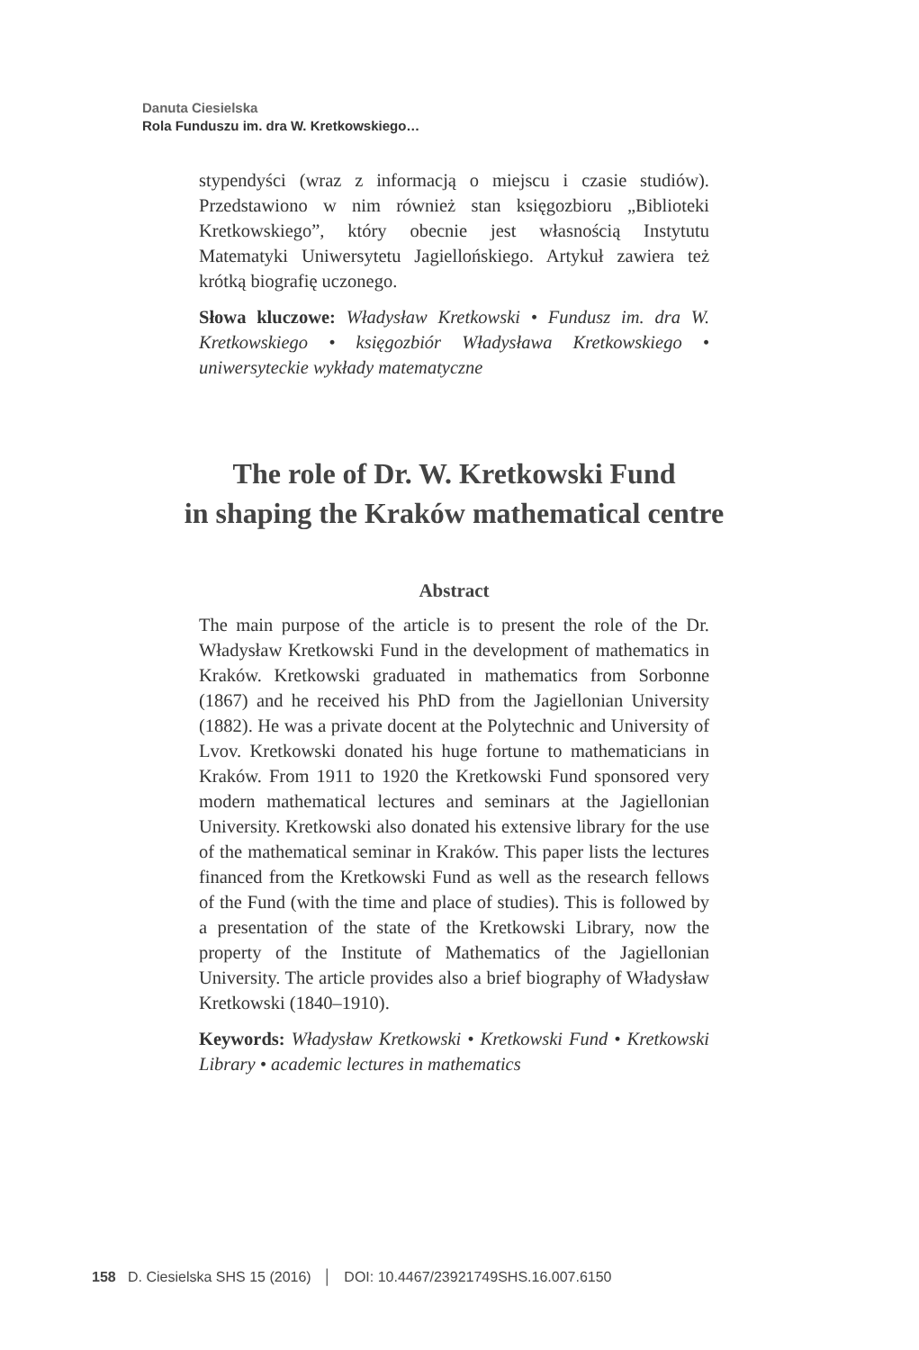Danuta Ciesielska
Rola Funduszu im. dra W. Kretkowskiego…
stypendyści (wraz z informacją o miejscu i czasie studiów). Przedstawiono w nim również stan księgozbioru „Biblioteki Kretkowskiego”, który obecnie jest własnością Instytutu Matematyki Uniwersytetu Jagiellońskiego. Artykuł zawiera też krótką biografię uczonego.
Słowa kluczowe: Władysław Kretkowski • Fundusz im. dra W. Kretkowskiego • księgozbiór Władysława Kretkowskiego • uniwersyteckie wykłady matematyczne
The role of Dr. W. Kretkowski Fund
in shaping the Kraków mathematical centre
Abstract
The main purpose of the article is to present the role of the Dr. Władysław Kretkowski Fund in the development of mathematics in Kraków. Kretkowski graduated in mathematics from Sorbonne (1867) and he received his PhD from the Jagiellonian University (1882). He was a private docent at the Polytechnic and University of Lvov. Kretkowski donated his huge fortune to mathematicians in Kraków. From 1911 to 1920 the Kretkowski Fund sponsored very modern mathematical lectures and seminars at the Jagiellonian University. Kretkowski also donated his extensive library for the use of the mathematical seminar in Kraków. This paper lists the lectures financed from the Kretkowski Fund as well as the research fellows of the Fund (with the time and place of studies). This is followed by a presentation of the state of the Kretkowski Library, now the property of the Institute of Mathematics of the Jagiellonian University. The article provides also a brief biography of Władysław Kretkowski (1840–1910).
Keywords: Władysław Kretkowski • Kretkowski Fund • Kretkowski Library • academic lectures in mathematics
158 D. Ciesielska SHS 15 (2016) │ DOI: 10.4467/23921749SHS.16.007.6150